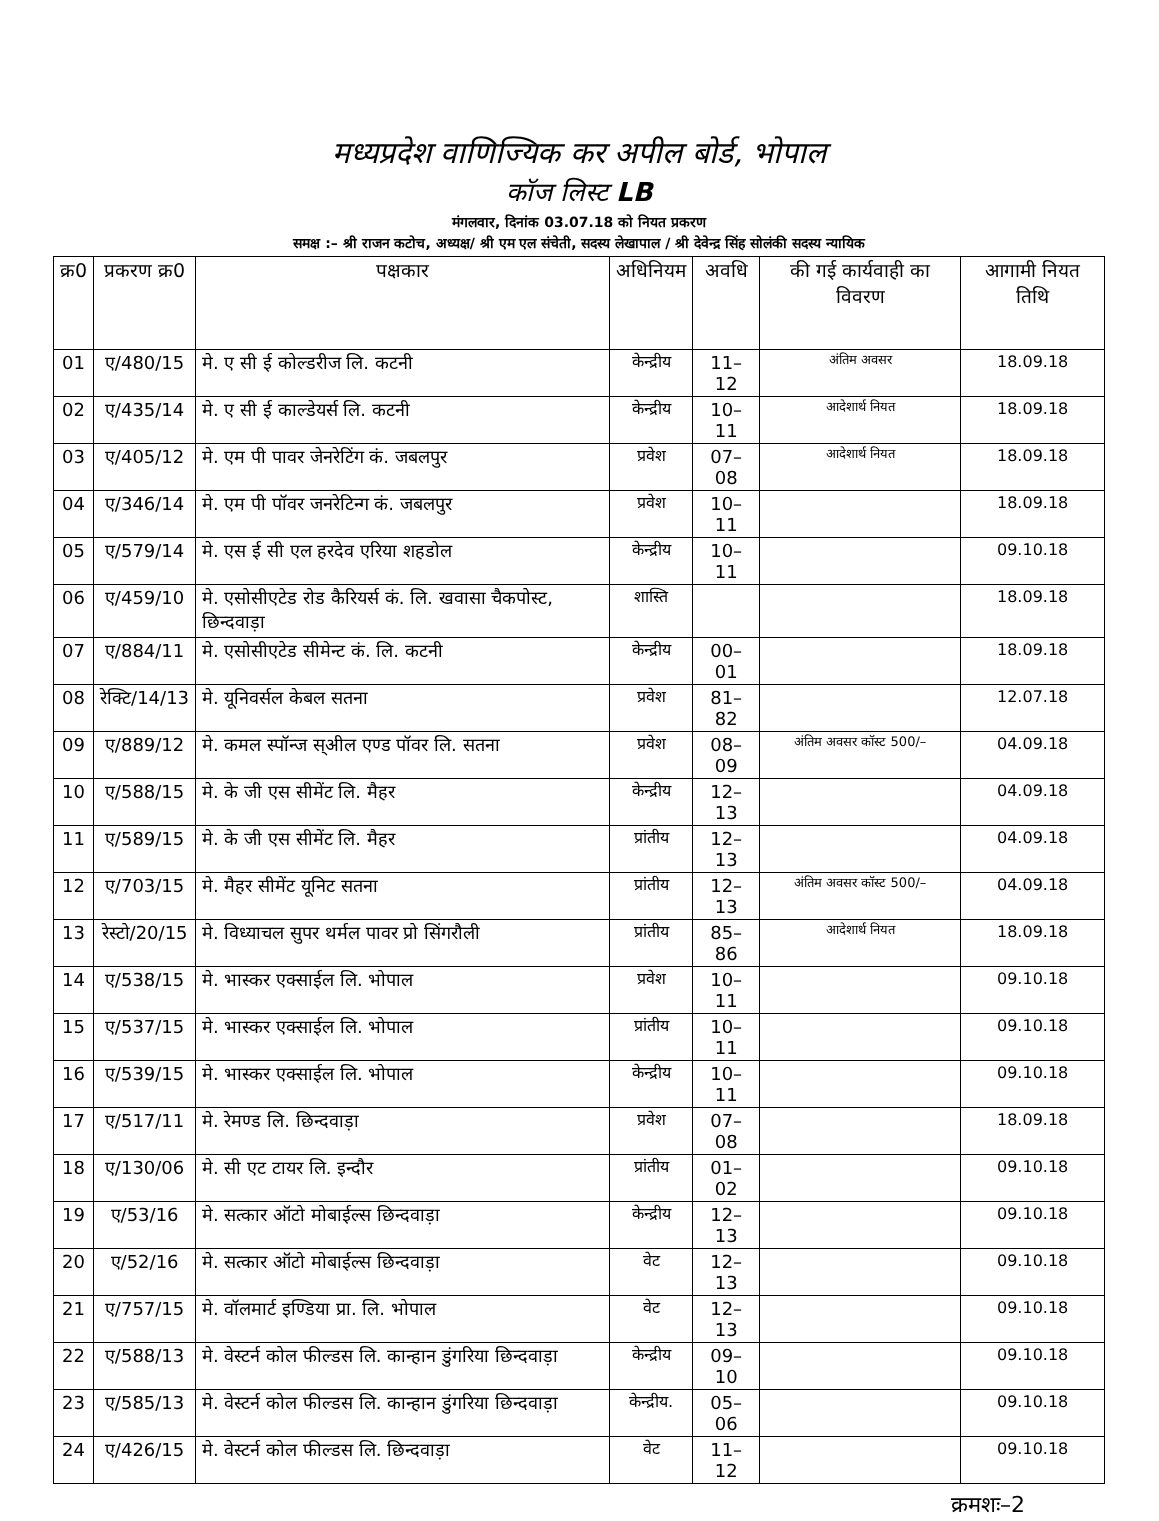मध्यप्रदेश वाणिज्यिक कर अपील बोर्ड, भोपाल
कॉज लिस्ट LB
मंगलवार, दिनांक 03.07.18 को नियत प्रकरण
समक्ष :– श्री राजन कटोच, अध्यक्ष/ श्री एम एल संचेती, सदस्य लेखापाल / श्री देवेन्द्र सिंह सोलंकी सदस्य न्यायिक
| क्र0 | प्रकरण क्र0 | पक्षकार | अधिनियम | अवधि | की गई कार्यवाही का विवरण | आगामी नियत तिथि |
| --- | --- | --- | --- | --- | --- | --- |
| 01 | ए/480/15 | मे. ए सी ई कोल्डरीज लि. कटनी | केन्द्रीय | 11–12 | अंतिम अवसर | 18.09.18 |
| 02 | ए/435/14 | मे. ए सी ई काल्डेयर्स लि. कटनी | केन्द्रीय | 10–11 | आदेशार्थ नियत | 18.09.18 |
| 03 | ए/405/12 | मे. एम पी पावर जेनरेटिंग कं. जबलपुर | प्रवेश | 07–08 | आदेशार्थ नियत | 18.09.18 |
| 04 | ए/346/14 | मे. एम पी पॉवर जनरेटिन्ग कं. जबलपुर | प्रवेश | 10–11 | | 18.09.18 |
| 05 | ए/579/14 | मे. एस ई सी एल हरदेव एरिया शहडोल | केन्द्रीय | 10–11 | | 09.10.18 |
| 06 | ए/459/10 | मे. एसोसीएटेड रोड कैरियर्स कं. लि. खवासा चैकपोस्ट, छिन्दवाड़ा | शास्ति | | | 18.09.18 |
| 07 | ए/884/11 | मे. एसोसीएटेड सीमेन्ट कं. लि. कटनी | केन्द्रीय | 00–01 | | 18.09.18 |
| 08 | रेक्टि/14/13 | मे. यूनिवर्सल केबल सतना | प्रवेश | 81–82 | | 12.07.18 |
| 09 | ए/889/12 | मे. कमल स्पॉन्ज स्अील एण्ड पॉवर लि. सतना | प्रवेश | 08–09 | अंतिम अवसर कॉस्ट 500/– | 04.09.18 |
| 10 | ए/588/15 | मे. के जी एस सीमेंट लि. मैहर | केन्द्रीय | 12–13 | | 04.09.18 |
| 11 | ए/589/15 | मे. के जी एस सीमेंट लि. मैहर | प्रांतीय | 12–13 | | 04.09.18 |
| 12 | ए/703/15 | मे. मैहर सीमेंट यूनिट सतना | प्रांतीय | 12–13 | अंतिम अवसर कॉस्ट 500/– | 04.09.18 |
| 13 | रेस्टो/20/15 | मे. विध्याचल सुपर थर्मल पावर प्रो सिंगरौली | प्रांतीय | 85–86 | आदेशार्थ नियत | 18.09.18 |
| 14 | ए/538/15 | मे. भास्कर एक्साईल लि. भोपाल | प्रवेश | 10–11 | | 09.10.18 |
| 15 | ए/537/15 | मे. भास्कर एक्साईल लि. भोपाल | प्रांतीय | 10–11 | | 09.10.18 |
| 16 | ए/539/15 | मे. भास्कर एक्साईल लि. भोपाल | केन्द्रीय | 10–11 | | 09.10.18 |
| 17 | ए/517/11 | मे. रेमण्ड लि. छिन्दवाड़ा | प्रवेश | 07–08 | | 18.09.18 |
| 18 | ए/130/06 | मे. सी एट टायर लि. इन्दौर | प्रांतीय | 01–02 | | 09.10.18 |
| 19 | ए/53/16 | मे. सत्कार ऑटो मोबाईल्स छिन्दवाड़ा | केन्द्रीय | 12–13 | | 09.10.18 |
| 20 | ए/52/16 | मे. सत्कार ऑटो मोबाईल्स छिन्दवाड़ा | वेट | 12–13 | | 09.10.18 |
| 21 | ए/757/15 | मे. वॉलमार्ट इण्डिया प्रा. लि. भोपाल | वेट | 12–13 | | 09.10.18 |
| 22 | ए/588/13 | मे. वेस्टर्न कोल फील्डस लि. कान्हान डुंगरिया छिन्दवाड़ा | केन्द्रीय | 09–10 | | 09.10.18 |
| 23 | ए/585/13 | मे. वेस्टर्न कोल फील्डस लि. कान्हान डुंगरिया छिन्दवाड़ा | केन्द्रीय. | 05–06 | | 09.10.18 |
| 24 | ए/426/15 | मे. वेस्टर्न कोल फील्डस लि. छिन्दवाड़ा | वेट | 11–12 | | 09.10.18 |
क्रमशः–2